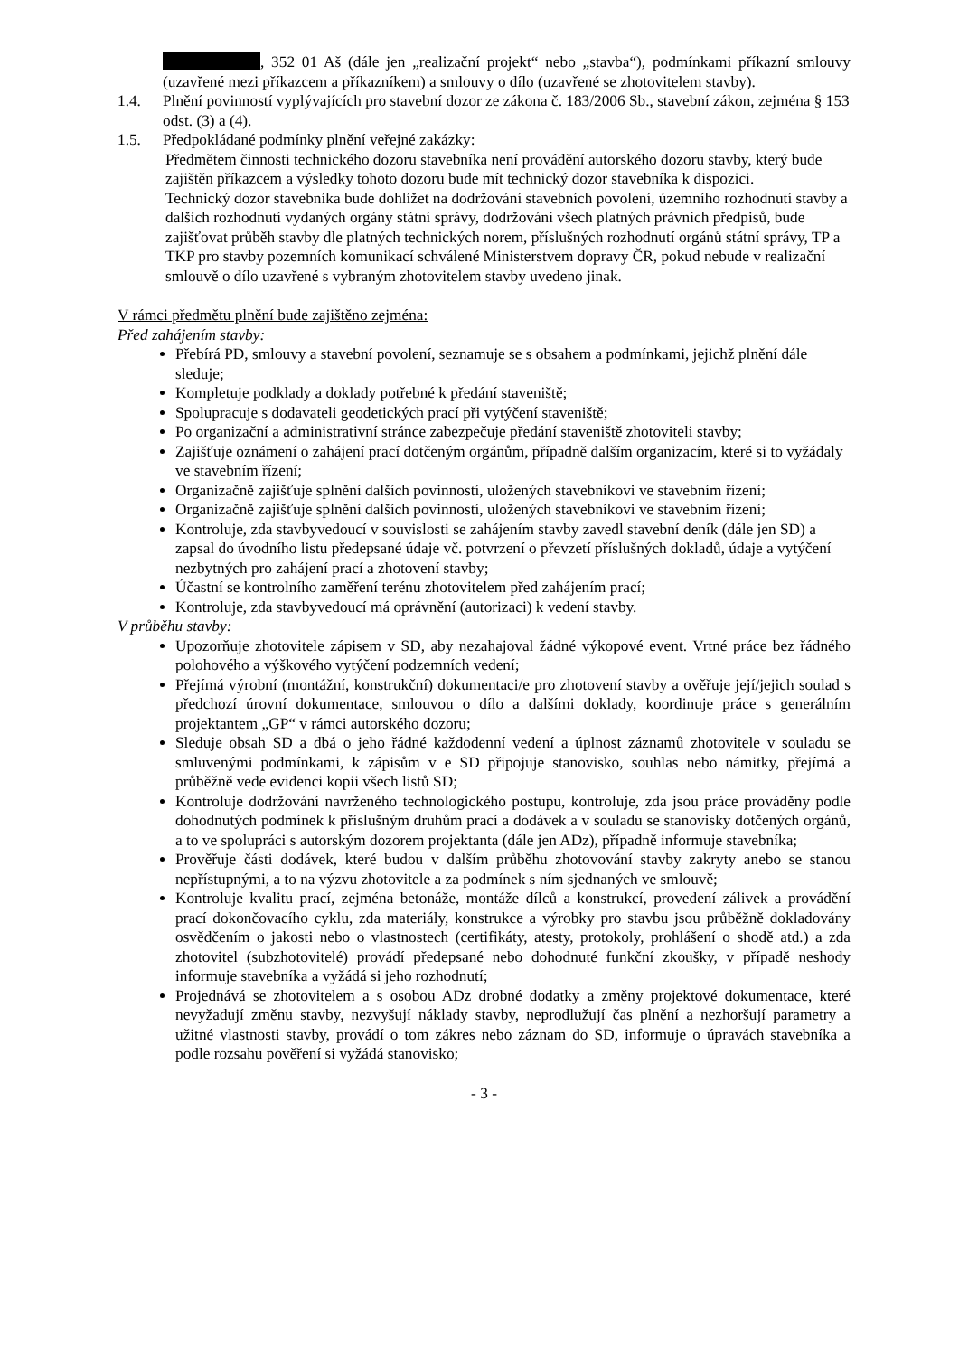, 352 01 Aš (dále jen „realizační projekt“ nebo „stavba“), podmínkami příkazní smlouvy (uzavřené mezi příkazcem a příkazníkem) a smlouvy o dílo (uzavřené se zhotovitelem stavby).
1.4. Plnění povinností vyplývajících pro stavební dozor ze zákona č. 183/2006 Sb., stavební zákon, zejména § 153 odst. (3) a (4).
1.5. Předpokládané podmínky plnění veřejné zakázky:
Předmětem činnosti technického dozoru stavebníka není provádění autorského dozoru stavby, který bude zajištěn příkazcem a výsledky tohoto dozoru bude mít technický dozor stavebníka k dispozici.
Technický dozor stavebníka bude dohlížet na dodržování stavebních povolení, územního rozhodnutí stavby a dalších rozhodnutí vydaných orgány státní správy, dodržování všech platných právních předpisů, bude zajišťovat průběh stavby dle platných technických norem, příslušných rozhodnutí orgánů státní správy, TP a TKP pro stavby pozemních komunikací schválené Ministerstvem dopravy ČR, pokud nebude v realizační smlouvě o dílo uzavřené s vybraným zhotovitelem stavby uvedeno jinak.
V rámci předmětu plnění bude zajištěno zejména:
Před zahájením stavby:
Přebírá PD, smlouvy a stavební povolení, seznamuje se s obsahem a podmínkami, jejichž plnění dále sleduje;
Kompletuje podklady a doklady potřebné k předání staveniště;
Spolupracuje s dodavateli geodetických prací při vytýčení staveniště;
Po organizační a administrativní stránce zabezpečuje předání staveniště zhotoviteli stavby;
Zajišťuje oznámení o zahájení prací dotčeným orgánům, případně dalším organizacím, které si to vyžádaly ve stavebním řízení;
Organizačně zajišťuje splnění dalších povinností, uložených stavebníkovi ve stavebním řízení;
Organizačně zajišťuje splnění dalších povinností, uložených stavebníkovi ve stavebním řízení;
Kontroluje, zda stavbyvedoucí v souvislosti se zahájením stavby zavedl stavební deník (dále jen SD) a zapsal do úvodního listu předepsané údaje vč. potvrzení o převzetí příslušných dokladů, údaje a vytýčení nezbytných pro zahájení prací a zhotovení stavby;
Účastní se kontrolního zaměření terénu zhotovitelem před zahájením prací;
Kontroluje, zda stavbyvedoucí má oprávnění (autorizaci) k vedení stavby.
V průběhu stavby:
Upozorňuje zhotovitele zápisem v SD, aby nezahajoval žádné výkopové event. Vrtné práce bez řádného polohového a výškového vytýčení podzemních vedení;
Přejímá výrobní (montážní, konstrukční) dokumentaci/e pro zhotovení stavby a ověřuje její/jejich soulad s předchozí úrovní dokumentace, smlouvou o dílo a dalšími doklady, koordinuje práce s generálním projektantem „GP“ v rámci autorského dozoru;
Sleduje obsah SD a dbá o jeho řádné každodenní vedení a úplnost záznamů zhotovitele v souladu se smluvenými podmínkami, k zápisům v e SD připojuje stanovisko, souhlas nebo námitky, přejímá a průběžně vede evidenci kopii všech listů SD;
Kontroluje dodržování navrženého technologického postupu, kontroluje, zda jsou práce prováděny podle dohodnutých podmínek k příslušným druhům prací a dodávek a v souladu se stanovisky dotčených orgánů, a to ve spolupráci s autorským dozorem projektanta (dále jen ADz), případně informuje stavebníka;
Prověřuje části dodávek, které budou v dalším průběhu zhotovování stavby zakryty anebo se stanou nepřístupnými, a to na výzvu zhotovitele a za podmínek s ním sjednaných ve smlouvě;
Kontroluje kvalitu prací, zejména betonáže, montáže dílců a konstrukcí, provedení zálivek a provádění prací dokončovacího cyklu, zda materiály, konstrukce a výrobky pro stavbu jsou průběžně dokladovány osvědčením o jakosti nebo o vlastnostech (certifikáty, atesty, protokoly, prohlášení o shodě atd.) a zda zhotovitel (subzhotovitelé) provádí předepsané nebo dohodnuté funkční zkoušky, v případě neshody informuje stavebníka a vyžádá si jeho rozhodnutí;
Projednává se zhotovitelem a s osobou ADz drobné dodatky a změny projektové dokumentace, které nevyžadují změnu stavby, nezvyšují náklady stavby, neprodlužují čas plnění a nezhoršují parametry a užitné vlastnosti stavby, provádí o tom zákres nebo záznam do SD, informuje o úpravách stavebníka a podle rozsahu pověření si vyžádá stanovisko;
- 3 -